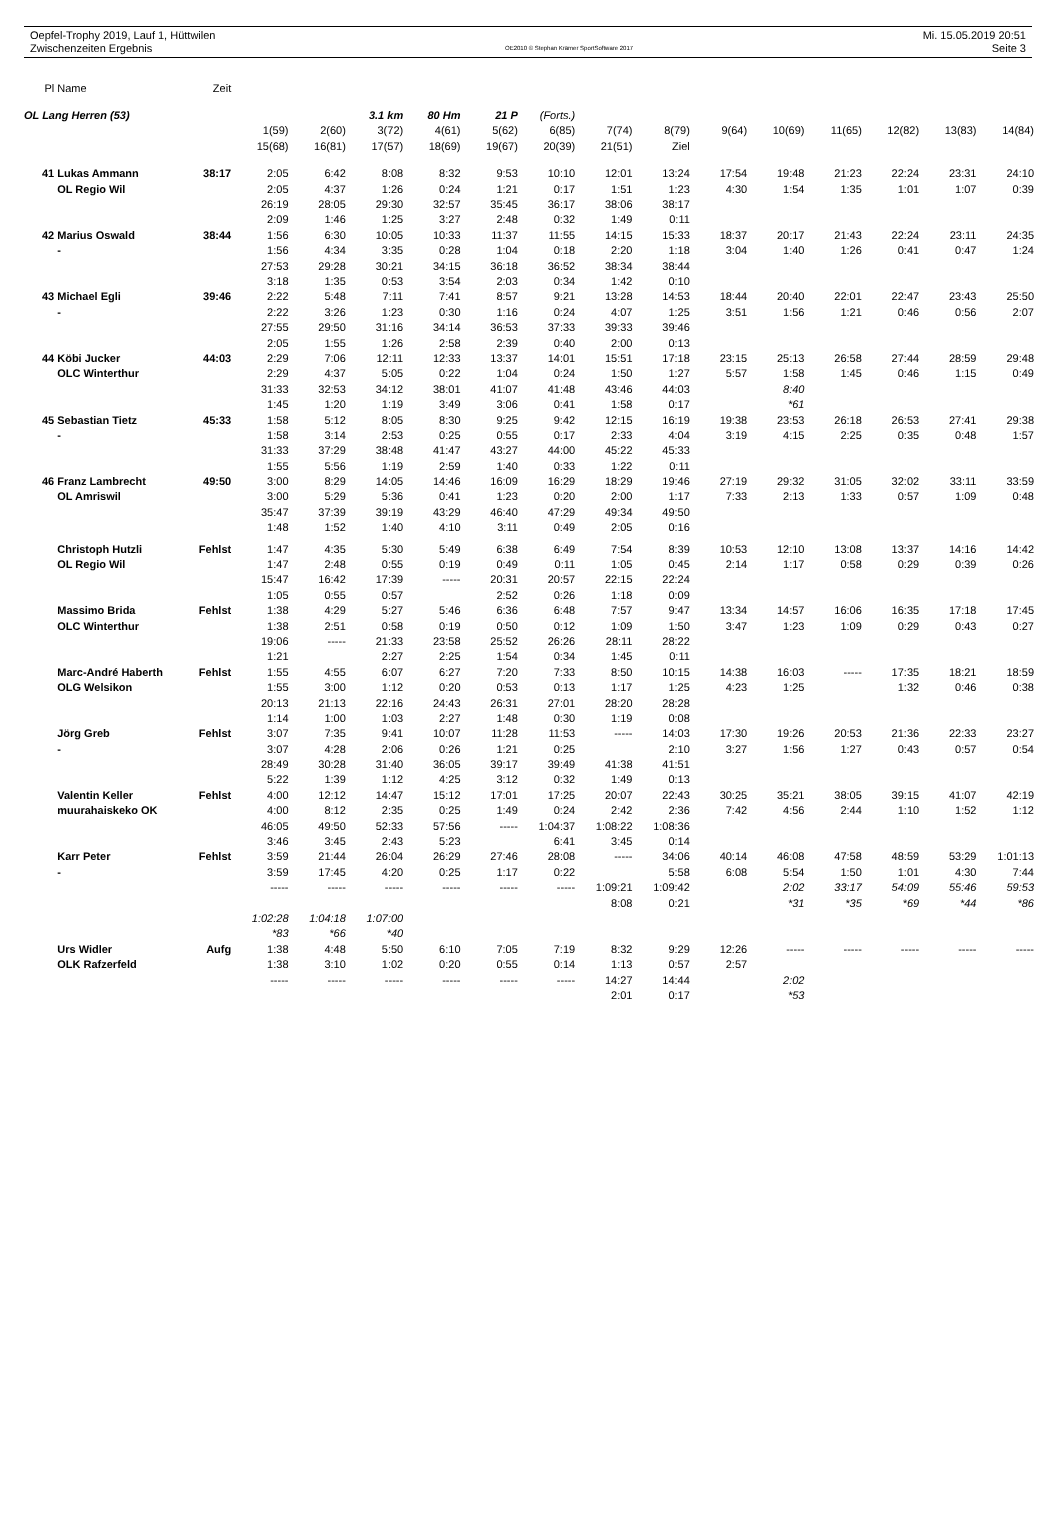Oepfel-Trophy 2019, Lauf 1, Hüttwilen
Zwischenzeiten Ergebnis
OE2010 © Stephan Krämer SportSoftware 2017
Mi. 15.05.2019 20:51
Seite 3
| Pl | Name | Zeit | | | | | | | | | | | | | | |
| OL Lang Herren (53) | | | | | 3.1 km | 80 Hm | 21 P | (Forts.) | | | | | | | | |
| | | | 1(59) | 2(60) | 3(72) | 4(61) | 5(62) | 6(85) | 7(74) | 8(79) | 9(64) | 10(69) | 11(65) | 12(82) | 13(83) | 14(84) |
| | | | 15(68) | 16(81) | 17(57) | 18(69) | 19(67) | 20(39) | 21(51) | Ziel | | | | | | |
| 41 | Lukas Ammann | 38:17 | 2:05 | 6:42 | 8:08 | 8:32 | 9:53 | 10:10 | 12:01 | 13:24 | 17:54 | 19:48 | 21:23 | 22:24 | 23:31 | 24:10 |
| | OL Regio Wil | | 2:05 | 4:37 | 1:26 | 0:24 | 1:21 | 0:17 | 1:51 | 1:23 | 4:30 | 1:54 | 1:35 | 1:01 | 1:07 | 0:39 |
| | | | 26:19 | 28:05 | 29:30 | 32:57 | 35:45 | 36:17 | 38:06 | 38:17 | | | | | | |
| | | | 2:09 | 1:46 | 1:25 | 3:27 | 2:48 | 0:32 | 1:49 | 0:11 | | | | | | |
| 42 | Marius Oswald | 38:44 | 1:56 | 6:30 | 10:05 | 10:33 | 11:37 | 11:55 | 14:15 | 15:33 | 18:37 | 20:17 | 21:43 | 22:24 | 23:11 | 24:35 |
| | - | | 1:56 | 4:34 | 3:35 | 0:28 | 1:04 | 0:18 | 2:20 | 1:18 | 3:04 | 1:40 | 1:26 | 0:41 | 0:47 | 1:24 |
| | | | 27:53 | 29:28 | 30:21 | 34:15 | 36:18 | 36:52 | 38:34 | 38:44 | | | | | | |
| | | | 3:18 | 1:35 | 0:53 | 3:54 | 2:03 | 0:34 | 1:42 | 0:10 | | | | | | |
| 43 | Michael Egli | 39:46 | 2:22 | 5:48 | 7:11 | 7:41 | 8:57 | 9:21 | 13:28 | 14:53 | 18:44 | 20:40 | 22:01 | 22:47 | 23:43 | 25:50 |
| | - | | 2:22 | 3:26 | 1:23 | 0:30 | 1:16 | 0:24 | 4:07 | 1:25 | 3:51 | 1:56 | 1:21 | 0:46 | 0:56 | 2:07 |
| | | | 27:55 | 29:50 | 31:16 | 34:14 | 36:53 | 37:33 | 39:33 | 39:46 | | | | | | |
| | | | 2:05 | 1:55 | 1:26 | 2:58 | 2:39 | 0:40 | 2:00 | 0:13 | | | | | | |
| 44 | Köbi Jucker | 44:03 | 2:29 | 7:06 | 12:11 | 12:33 | 13:37 | 14:01 | 15:51 | 17:18 | 23:15 | 25:13 | 26:58 | 27:44 | 28:59 | 29:48 |
| | OLC Winterthur | | 2:29 | 4:37 | 5:05 | 0:22 | 1:04 | 0:24 | 1:50 | 1:27 | 5:57 | 1:58 | 1:45 | 0:46 | 1:15 | 0:49 |
| | | | 31:33 | 32:53 | 34:12 | 38:01 | 41:07 | 41:48 | 43:46 | 44:03 | | 8:40 | | | | |
| | | | 1:45 | 1:20 | 1:19 | 3:49 | 3:06 | 0:41 | 1:58 | 0:17 | | *61 | | | | |
| 45 | Sebastian Tietz | 45:33 | 1:58 | 5:12 | 8:05 | 8:30 | 9:25 | 9:42 | 12:15 | 16:19 | 19:38 | 23:53 | 26:18 | 26:53 | 27:41 | 29:38 |
| | - | | 1:58 | 3:14 | 2:53 | 0:25 | 0:55 | 0:17 | 2:33 | 4:04 | 3:19 | 4:15 | 2:25 | 0:35 | 0:48 | 1:57 |
| | | | 31:33 | 37:29 | 38:48 | 41:47 | 43:27 | 44:00 | 45:22 | 45:33 | | | | | | |
| | | | 1:55 | 5:56 | 1:19 | 2:59 | 1:40 | 0:33 | 1:22 | 0:11 | | | | | | |
| 46 | Franz Lambrecht | 49:50 | 3:00 | 8:29 | 14:05 | 14:46 | 16:09 | 16:29 | 18:29 | 19:46 | 27:19 | 29:32 | 31:05 | 32:02 | 33:11 | 33:59 |
| | OL Amriswil | | 3:00 | 5:29 | 5:36 | 0:41 | 1:23 | 0:20 | 2:00 | 1:17 | 7:33 | 2:13 | 1:33 | 0:57 | 1:09 | 0:48 |
| | | | 35:47 | 37:39 | 39:19 | 43:29 | 46:40 | 47:29 | 49:34 | 49:50 | | | | | | |
| | | | 1:48 | 1:52 | 1:40 | 4:10 | 3:11 | 0:49 | 2:05 | 0:16 | | | | | | |
| | Christoph Hutzli | Fehlst | 1:47 | 4:35 | 5:30 | 5:49 | 6:38 | 6:49 | 7:54 | 8:39 | 10:53 | 12:10 | 13:08 | 13:37 | 14:16 | 14:42 |
| | OL Regio Wil | | 1:47 | 2:48 | 0:55 | 0:19 | 0:49 | 0:11 | 1:05 | 0:45 | 2:14 | 1:17 | 0:58 | 0:29 | 0:39 | 0:26 |
| | | | 15:47 | 16:42 | 17:39 | ----- | 20:31 | 20:57 | 22:15 | 22:24 | | | | | | |
| | | | 1:05 | 0:55 | 0:57 | | 2:52 | 0:26 | 1:18 | 0:09 | | | | | | |
| | Massimo Brida | Fehlst | 1:38 | 4:29 | 5:27 | 5:46 | 6:36 | 6:48 | 7:57 | 9:47 | 13:34 | 14:57 | 16:06 | 16:35 | 17:18 | 17:45 |
| | OLC Winterthur | | 1:38 | 2:51 | 0:58 | 0:19 | 0:50 | 0:12 | 1:09 | 1:50 | 3:47 | 1:23 | 1:09 | 0:29 | 0:43 | 0:27 |
| | | | 19:06 | ----- | 21:33 | 23:58 | 25:52 | 26:26 | 28:11 | 28:22 | | | | | | |
| | | | 1:21 | | 2:27 | 2:25 | 1:54 | 0:34 | 1:45 | 0:11 | | | | | | |
| | Marc-André Haberth | Fehlst | 1:55 | 4:55 | 6:07 | 6:27 | 7:20 | 7:33 | 8:50 | 10:15 | 14:38 | 16:03 | ----- | 17:35 | 18:21 | 18:59 |
| | OLG Welsikon | | 1:55 | 3:00 | 1:12 | 0:20 | 0:53 | 0:13 | 1:17 | 1:25 | 4:23 | 1:25 | | 1:32 | 0:46 | 0:38 |
| | | | 20:13 | 21:13 | 22:16 | 24:43 | 26:31 | 27:01 | 28:20 | 28:28 | | | | | | |
| | | | 1:14 | 1:00 | 1:03 | 2:27 | 1:48 | 0:30 | 1:19 | 0:08 | | | | | | |
| | Jörg Greb | Fehlst | 3:07 | 7:35 | 9:41 | 10:07 | 11:28 | 11:53 | ----- | 14:03 | 17:30 | 19:26 | 20:53 | 21:36 | 22:33 | 23:27 |
| | - | | 3:07 | 4:28 | 2:06 | 0:26 | 1:21 | 0:25 | | 2:10 | 3:27 | 1:56 | 1:27 | 0:43 | 0:57 | 0:54 |
| | | | 28:49 | 30:28 | 31:40 | 36:05 | 39:17 | 39:49 | 41:38 | 41:51 | | | | | | |
| | | | 5:22 | 1:39 | 1:12 | 4:25 | 3:12 | 0:32 | 1:49 | 0:13 | | | | | | |
| | Valentin Keller | Fehlst | 4:00 | 12:12 | 14:47 | 15:12 | 17:01 | 17:25 | 20:07 | 22:43 | 30:25 | 35:21 | 38:05 | 39:15 | 41:07 | 42:19 |
| | muurahaiskeko OK | | 4:00 | 8:12 | 2:35 | 0:25 | 1:49 | 0:24 | 2:42 | 2:36 | 7:42 | 4:56 | 2:44 | 1:10 | 1:52 | 1:12 |
| | | | 46:05 | 49:50 | 52:33 | 57:56 | ----- | 1:04:37 | 1:08:22 | 1:08:36 | | | | | | |
| | | | 3:46 | 3:45 | 2:43 | 5:23 | | 6:41 | 3:45 | 0:14 | | | | | | |
| | Karr Peter | Fehlst | 3:59 | 21:44 | 26:04 | 26:29 | 27:46 | 28:08 | ----- | 34:06 | 40:14 | 46:08 | 47:58 | 48:59 | 53:29 | 1:01:13 |
| | - | | 3:59 | 17:45 | 4:20 | 0:25 | 1:17 | 0:22 | | 5:58 | 6:08 | 5:54 | 1:50 | 1:01 | 4:30 | 7:44 |
| | | | ----- | ----- | ----- | ----- | ----- | ----- | 1:09:21 | 1:09:42 | | 2:02 | 33:17 | 54:09 | 55:46 | 59:53 |
| | | | | | | | | | 8:08 | 0:21 | | *31 | *35 | *69 | *44 | *86 |
| | | | 1:02:28 | 1:04:18 | 1:07:00 | | | | | | | | | | | |
| | | | *83 | *66 | *40 | | | | | | | | | | | |
| | Urs Widler | Aufg | 1:38 | 4:48 | 5:50 | 6:10 | 7:05 | 7:19 | 8:32 | 9:29 | 12:26 | ----- | ----- | ----- | ----- | ----- |
| | OLK Rafzerfeld | | 1:38 | 3:10 | 1:02 | 0:20 | 0:55 | 0:14 | 1:13 | 0:57 | 2:57 | | | | | |
| | | | ----- | ----- | ----- | ----- | ----- | ----- | 14:27 | 14:44 | | 2:02 | | | | |
| | | | | | | | | | 2:01 | 0:17 | | *53 | | | | |